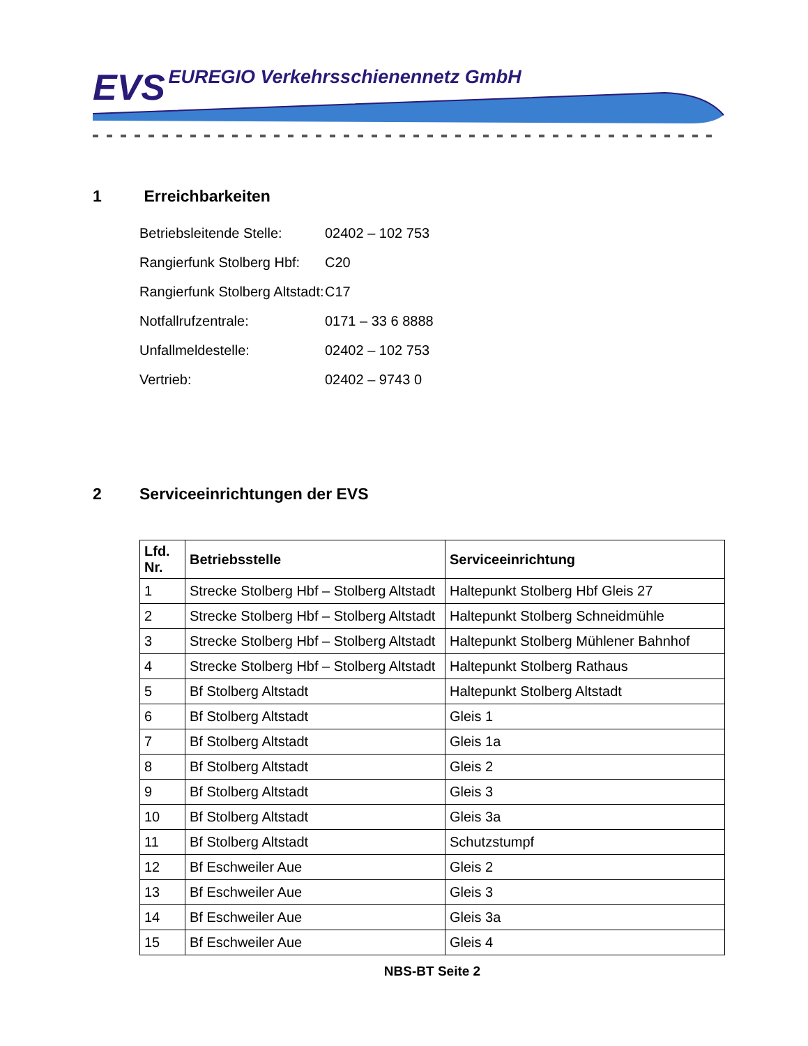EVS EUREGIO Verkehrsschienennetz GmbH
1 Erreichbarkeiten
Betriebsleitende Stelle: 02402 – 102 753
Rangierfunk Stolberg Hbf: C20
Rangierfunk Stolberg Altstadt: C17
Notfallrufzentrale: 0171 – 33 6 8888
Unfallmeldestelle: 02402 – 102 753
Vertrieb: 02402 – 9743 0
2 Serviceeinrichtungen der EVS
| Lfd. Nr. | Betriebsstelle | Serviceeinrichtung |
| --- | --- | --- |
| 1 | Strecke Stolberg Hbf – Stolberg Altstadt | Haltepunkt Stolberg Hbf Gleis 27 |
| 2 | Strecke Stolberg Hbf – Stolberg Altstadt | Haltepunkt Stolberg Schneidmühle |
| 3 | Strecke Stolberg Hbf – Stolberg Altstadt | Haltepunkt Stolberg Mühlener Bahnhof |
| 4 | Strecke Stolberg Hbf – Stolberg Altstadt | Haltepunkt Stolberg Rathaus |
| 5 | Bf Stolberg Altstadt | Haltepunkt Stolberg Altstadt |
| 6 | Bf Stolberg Altstadt | Gleis 1 |
| 7 | Bf Stolberg Altstadt | Gleis 1a |
| 8 | Bf Stolberg Altstadt | Gleis 2 |
| 9 | Bf Stolberg Altstadt | Gleis 3 |
| 10 | Bf Stolberg Altstadt | Gleis 3a |
| 11 | Bf Stolberg Altstadt | Schutzstumpf |
| 12 | Bf Eschweiler Aue | Gleis 2 |
| 13 | Bf Eschweiler Aue | Gleis 3 |
| 14 | Bf Eschweiler Aue | Gleis 3a |
| 15 | Bf Eschweiler Aue | Gleis 4 |
NBS-BT Seite 2